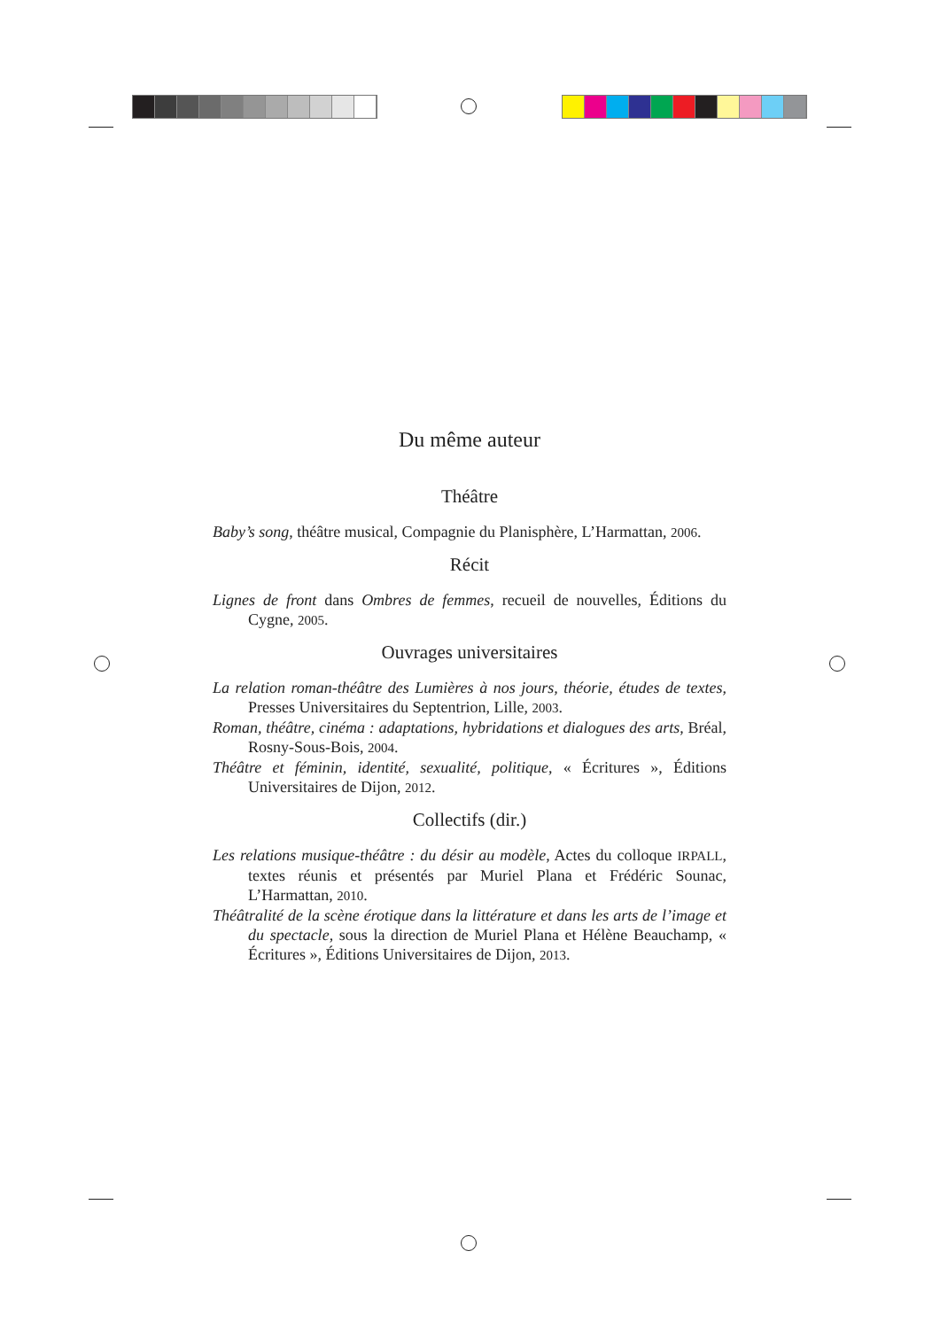Du même auteur
Théâtre
Baby’s song, théâtre musical, Compagnie du Planisphère, L’Harmattan, 2006.
Récit
Lignes de front dans Ombres de femmes, recueil de nouvelles, Éditions du Cygne, 2005.
Ouvrages universitaires
La relation roman-théâtre des Lumières à nos jours, théorie, études de textes, Presses Universitaires du Septentrion, Lille, 2003.
Roman, théâtre, cinéma : adaptations, hybridations et dialogues des arts, Bréal, Rosny-Sous-Bois, 2004.
Théâtre et féminin, identité, sexualité, politique, « Écritures », Éditions Universitaires de Dijon, 2012.
Collectifs (dir.)
Les relations musique-théâtre : du désir au modèle, Actes du colloque IRPALL, textes réunis et présentés par Muriel Plana et Frédéric Sounac, L’Harmattan, 2010.
Théâtralité de la scène érotique dans la littérature et dans les arts de l’image et du spectacle, sous la direction de Muriel Plana et Hélène Beauchamp, « Écritures », Éditions Universitaires de Dijon, 2013.